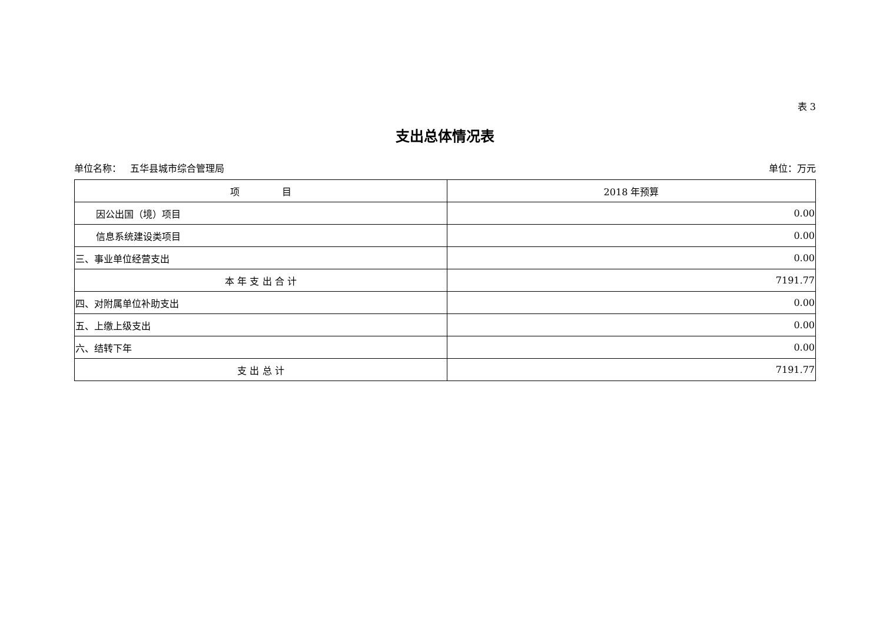表 3
支出总体情况表
单位名称： 五华县城市综合管理局 单位：万元
| 项 目 | 2018 年预算 |
| --- | --- |
| 因公出国（境）项目 | 0.00 |
| 信息系统建设类项目 | 0.00 |
| 三、事业单位经营支出 | 0.00 |
| 本 年 支 出 合 计 | 7191.77 |
| 四、对附属单位补助支出 | 0.00 |
| 五、上缴上级支出 | 0.00 |
| 六、结转下年 | 0.00 |
| 支 出 总 计 | 7191.77 |